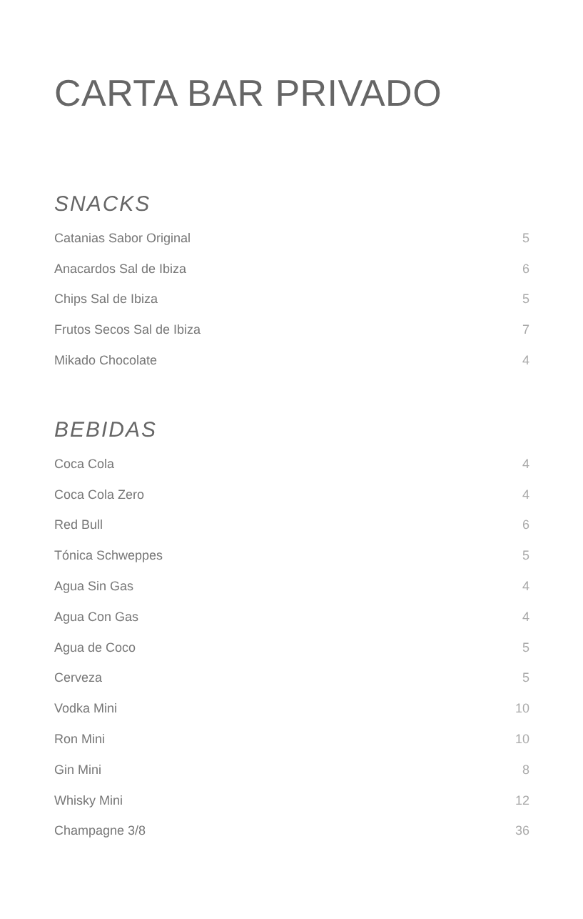CARTA BAR PRIVADO
SNACKS
| Catanias Sabor Original | 5 |
| Anacardos Sal de Ibiza | 6 |
| Chips Sal de Ibiza | 5 |
| Frutos Secos Sal de Ibiza | 7 |
| Mikado Chocolate | 4 |
BEBIDAS
| Coca Cola | 4 |
| Coca Cola Zero | 4 |
| Red Bull | 6 |
| Tónica Schweppes | 5 |
| Agua Sin Gas | 4 |
| Agua Con Gas | 4 |
| Agua de Coco | 5 |
| Cerveza | 5 |
| Vodka Mini | 10 |
| Ron Mini | 10 |
| Gin Mini | 8 |
| Whisky Mini | 12 |
| Champagne 3/8 | 36 |